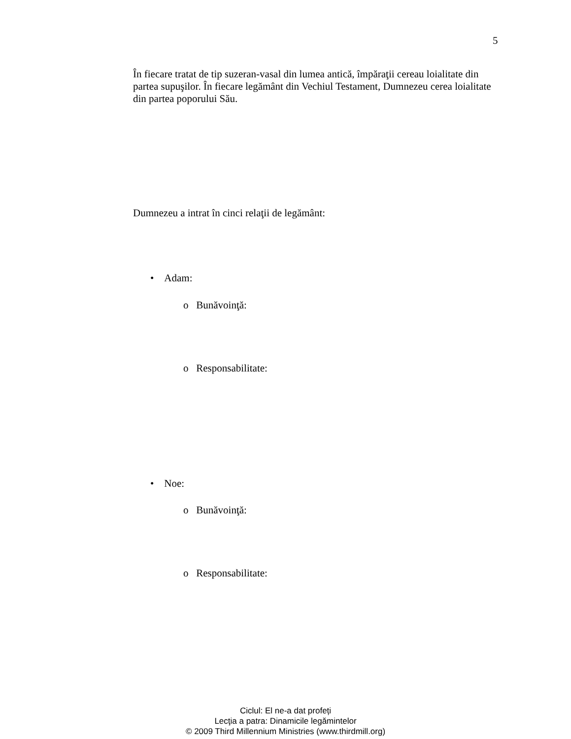5
În fiecare tratat de tip suzeran-vasal din lumea antică, împăraţii cereau loialitate din partea supuşilor. În fiecare legământ din Vechiul Testament, Dumnezeu cerea loialitate din partea poporului Său.
Dumnezeu a intrat în cinci relaţii de legământ:
• Adam:
o Bunăvoinţă:
o Responsabilitate:
• Noe:
o Bunăvoinţă:
o Responsabilitate:
Ciclul: El ne-a dat profeți
Lecţia a patra: Dinamicile legămintelor
© 2009 Third Millennium Ministries (www.thirdmill.org)